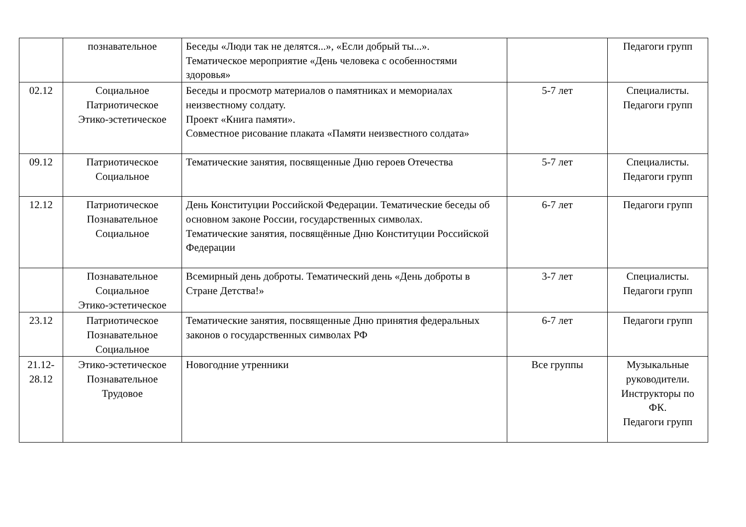| | познавательное | Беседы «Люди так не делятся...», «Если добрый ты...». Тематическое мероприятие «День человека с особенностями здоровья» | | Педагоги групп |
| 02.12 | Социальное Патриотическое Этико-эстетическое | Беседы и просмотр материалов о памятниках и мемориалах неизвестному солдату. Проект «Книга памяти». Совместное рисование плаката «Памяти неизвестного солдата» | 5-7 лет | Специалисты. Педагоги групп |
| 09.12 | Патриотическое Социальное | Тематические занятия, посвященные Дню героев Отечества | 5-7 лет | Специалисты. Педагоги групп |
| 12.12 | Патриотическое Познавательное Социальное | День Конституции Российской Федерации. Тематические беседы об основном законе России, государственных символах. Тематические занятия, посвящённые Дню Конституции Российской Федерации | 6-7 лет | Педагоги групп |
| | Познавательное Социальное Этико-эстетическое | Всемирный день доброты. Тематический день «День доброты в Стране Детства!» | 3-7 лет | Специалисты. Педагоги групп |
| 23.12 | Патриотическое Познавательное Социальное | Тематические занятия, посвященные Дню принятия федеральных законов о государственных символах РФ | 6-7 лет | Педагоги групп |
| 21.12- 28.12 | Этико-эстетическое Познавательное Трудовое | Новогодние утренники | Все группы | Музыкальные руководители. Инструкторы по ФК. Педагоги групп |